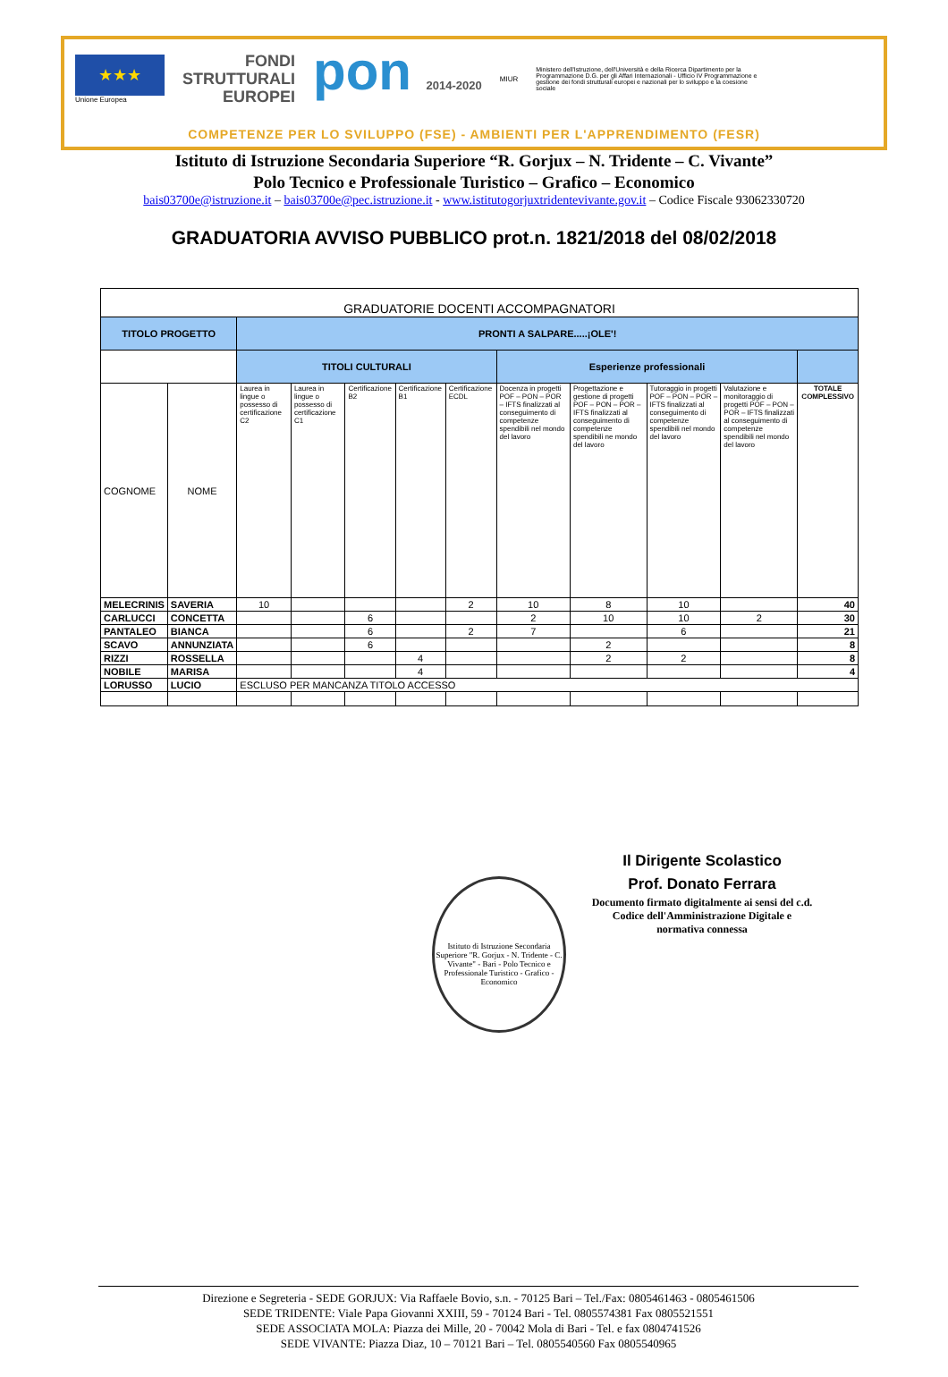★★★
Unione Europea
FONDI
STRUTTURALI
EUROPEI
pon 2014-2020
MIUR
Ministero dell'Istruzione, dell'Università e della Ricerca Dipartimento per la Programmazione D.G. per gli Affari Internazionali - Ufficio IV Programmazione e gestione dei fondi strutturali europei e nazionali per lo sviluppo e la coesione sociale
COMPETENZE PER LO SVILUPPO (FSE) - AMBIENTI PER L'APPRENDIMENTO (FESR)
Istituto di Istruzione Secondaria Superiore “R. Gorjux – N. Tridente – C. Vivante”
Polo Tecnico e Professionale Turistico – Grafico – Economico
bais03700e@istruzione.it – bais03700e@pec.istruzione.it - www.istitutogorjuxtridentevivante.gov.it – Codice Fiscale 93062330720
GRADUATORIA AVVISO PUBBLICO prot.n. 1821/2018 del 08/02/2018
| GRADUATORIE DOCENTI ACCOMPAGNATORI | | | | | | | | | | | |
| TITOLO PROGETTO | | PRONTI A SALPARE.....¡OLE'! | | | | | | | | | |
| | | TITOLI CULTURALI | | | | | Esperienze professionali | | | | |
| COGNOME | NOME | Laurea in lingue o possesso di certificazione C2 | Laurea in lingue o possesso di certificazione C1 | Certificazione B2 | Certificazione B1 | Certificazione ECDL | Docenza in progetti POF – PON – POR – IFTS finalizzati al conseguimento di competenze spendibili nel mondo del lavoro | Progettazione e gestione di progetti POF – PON – POR – IFTS finalizzati al conseguimento di competenze spendibili ne mondo del lavoro | Tutoraggio in progetti POF – PON – POR – IFTS finalizzati al conseguimento di competenze spendibili nel mondo del lavoro | Valutazione e monitoraggio di progetti POF – PON – POR – IFTS finalizzati al conseguimento di competenze spendibili nel mondo del lavoro | TOTALE COMPLESSIVO |
| MELECRINIS | SAVERIA | 10 | | | | 2 | 10 | 8 | 10 | | 40 |
| CARLUCCI | CONCETTA | | | 6 | | | 2 | 10 | 10 | 2 | 30 |
| PANTALEO | BIANCA | | | 6 | | 2 | 7 | | 6 | | 21 |
| SCAVO | ANNUNZIATA | | | 6 | | | | 2 | | | 8 |
| RIZZI | ROSSELLA | | | | 4 | | | 2 | 2 | | 8 |
| NOBILE | MARISA | | | | 4 | | | | | | 4 |
| LORUSSO | LUCIO | ESCLUSO PER MANCANZA TITOLO ACCESSO | | | | | | | | | |
Istituto di Istruzione Secondaria Superiore "R. Gorjux - N. Tridente - C. Vivante" - Bari - Polo Tecnico e Professionale Turistico - Grafico - Economico
Il Dirigente Scolastico
Prof. Donato Ferrara
Documento firmato digitalmente ai sensi del c.d. Codice dell'Amministrazione Digitale e normativa connessa
Direzione e Segreteria - SEDE GORJUX: Via Raffaele Bovio, s.n. - 70125 Bari – Tel./Fax: 0805461463 - 0805461506
SEDE TRIDENTE: Viale Papa Giovanni XXIII, 59 - 70124 Bari - Tel. 0805574381 Fax 0805521551
SEDE ASSOCIATA MOLA: Piazza dei Mille, 20 - 70042 Mola di Bari - Tel. e fax 0804741526
SEDE VIVANTE: Piazza Diaz, 10 – 70121 Bari – Tel. 0805540560 Fax 0805540965